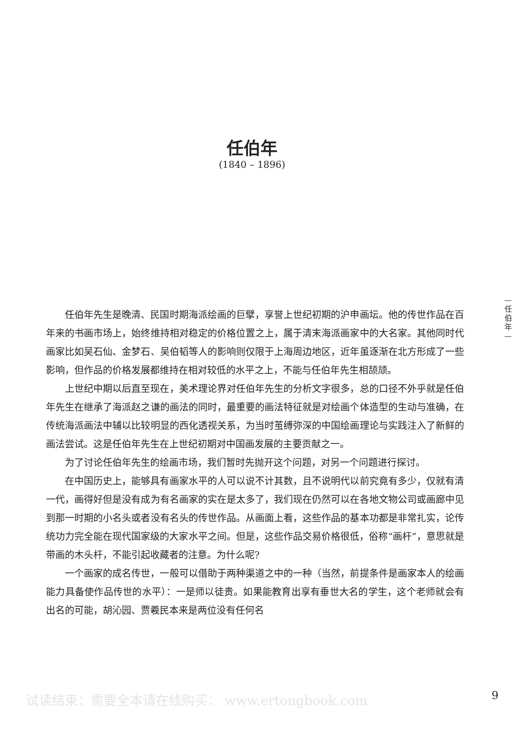任伯年
(1840 – 1896)
—
任
伯
年
—
任伯年先生是晚清、民国时期海派绘画的巨擘，享誉上世纪初期的沪申画坛。他的传世作品在百年来的书画市场上，始终维持相对稳定的价格位置之上，属于清末海派画家中的大名家。其他同时代画家比如吴石仙、金梦石、吴伯韬等人的影响则仅限于上海周边地区，近年虽逐渐在北方形成了一些影响，但作品的价格发展都维持在相对较低的水平之上，不能与任伯年先生相颉颃。
上世纪中期以后直至现在，美术理论界对任伯年先生的分析文字很多，总的口径不外乎就是任伯年先生在继承了海派赵之谦的画法的同时，最重要的画法特征就是对绘画个体造型的生动与准确，在传统海派画法中辅以比较明显的西化透视关系，为当时茧缚弥深的中国绘画理论与实践注入了新鲜的画法尝试。这是任伯年先生在上世纪初期对中国画发展的主要贡献之一。
为了讨论任伯年先生的绘画市场，我们暂时先抛开这个问题，对另一个问题进行探讨。
在中国历史上，能够具有画家水平的人可以说不计其数，且不说明代以前究竟有多少，仅就有清一代，画得好但是没有成为有名画家的实在是太多了，我们现在仍然可以在各地文物公司或画廊中见到那一时期的小名头或者没有名头的传世作品。从画面上看，这些作品的基本功都是非常扎实，论传统功力完全能在现代国家级的大家水平之间。但是，这些作品交易价格很低，俗称“画杆”，意思就是带画的木头杆，不能引起收藏者的注意。为什么呢?
一个画家的成名传世，一般可以借助于两种渠道之中的一种（当然，前提条件是画家本人的绘画能力具备使作品传世的水平）：一是师以徒贵。如果能教育出享有垂世大名的学生，这个老师就会有出名的可能，胡沁园、贾羲民本来是两位没有任何名
试读结束：需要全本请在线购买： www.ertongbook.com
9